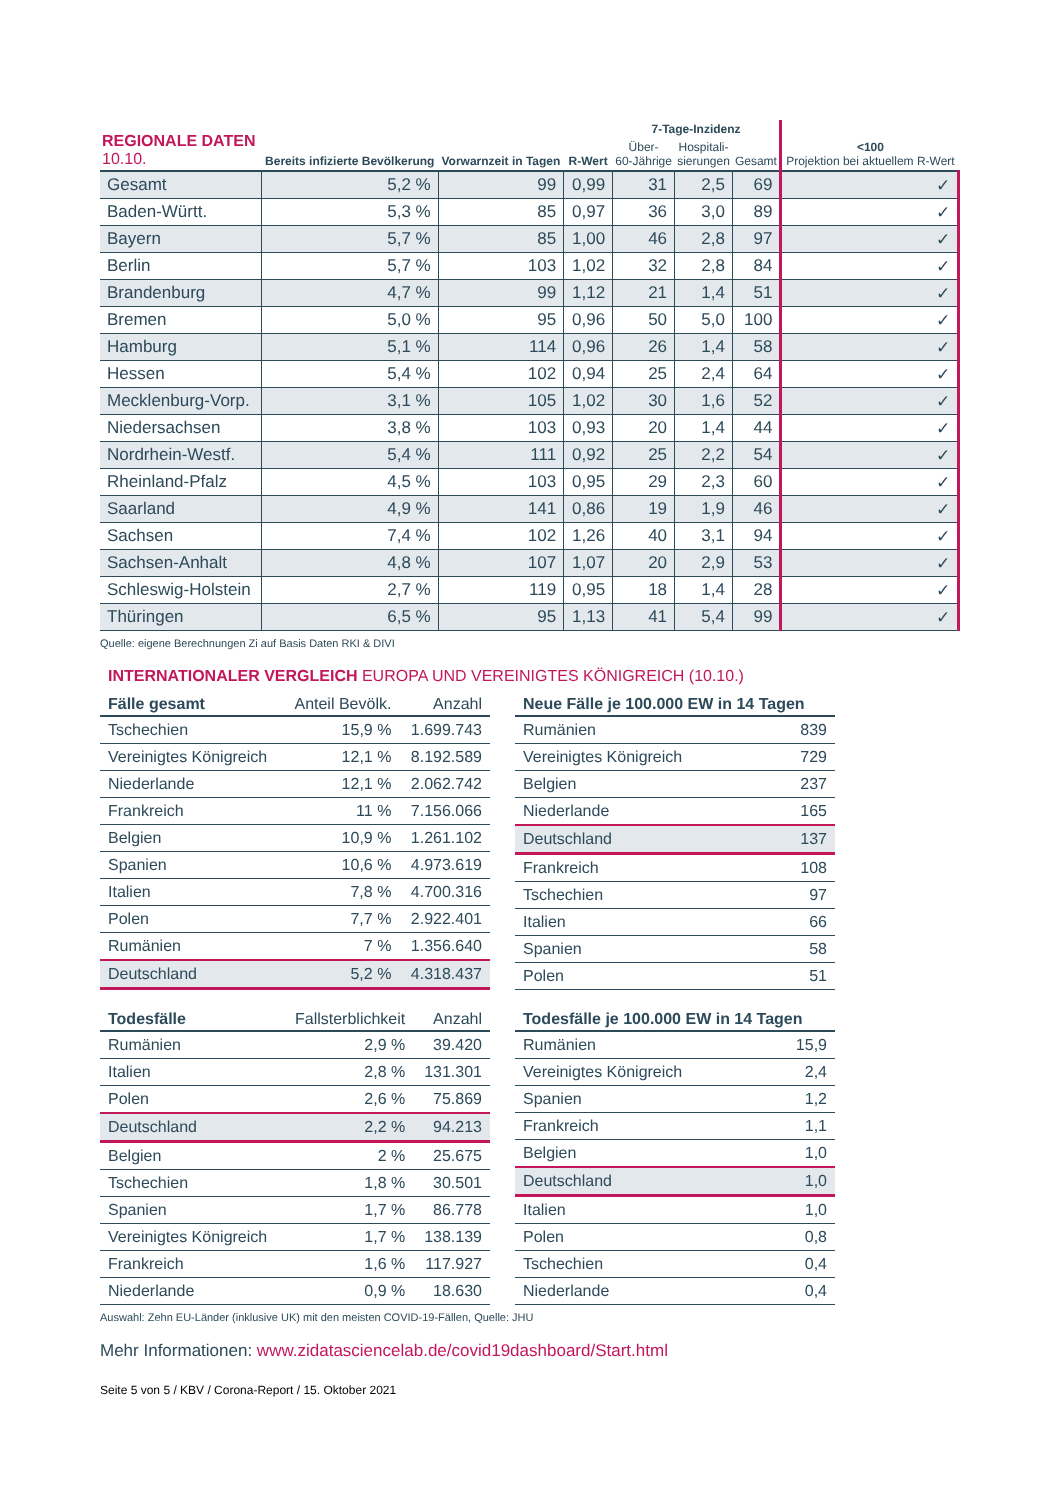| REGIONALE DATEN 10.10. | Bereits infizierte Bevölkerung | Vorwarnzeit in Tagen | R-Wert | 7-Tage-Inzidenz | | | <100 Projektion bei aktuellem R-Wert |
| --- | --- | --- | --- | --- | --- | --- | --- |
| | | | | Über- 60-Jährige | Hospitali- sierungen | Gesamt | |
| Gesamt | 5,2 % | 99 | 0,99 | 31 | 2,5 | 69 | ✓ |
| Baden-Württ. | 5,3 % | 85 | 0,97 | 36 | 3,0 | 89 | ✓ |
| Bayern | 5,7 % | 85 | 1,00 | 46 | 2,8 | 97 | ✓ |
| Berlin | 5,7 % | 103 | 1,02 | 32 | 2,8 | 84 | ✓ |
| Brandenburg | 4,7 % | 99 | 1,12 | 21 | 1,4 | 51 | ✓ |
| Bremen | 5,0 % | 95 | 0,96 | 50 | 5,0 | 100 | ✓ |
| Hamburg | 5,1 % | 114 | 0,96 | 26 | 1,4 | 58 | ✓ |
| Hessen | 5,4 % | 102 | 0,94 | 25 | 2,4 | 64 | ✓ |
| Mecklenburg-Vorp. | 3,1 % | 105 | 1,02 | 30 | 1,6 | 52 | ✓ |
| Niedersachsen | 3,8 % | 103 | 0,93 | 20 | 1,4 | 44 | ✓ |
| Nordrhein-Westf. | 5,4 % | 111 | 0,92 | 25 | 2,2 | 54 | ✓ |
| Rheinland-Pfalz | 4,5 % | 103 | 0,95 | 29 | 2,3 | 60 | ✓ |
| Saarland | 4,9 % | 141 | 0,86 | 19 | 1,9 | 46 | ✓ |
| Sachsen | 7,4 % | 102 | 1,26 | 40 | 3,1 | 94 | ✓ |
| Sachsen-Anhalt | 4,8 % | 107 | 1,07 | 20 | 2,9 | 53 | ✓ |
| Schleswig-Holstein | 2,7 % | 119 | 0,95 | 18 | 1,4 | 28 | ✓ |
| Thüringen | 6,5 % | 95 | 1,13 | 41 | 5,4 | 99 | ✓ |
Quelle: eigene Berechnungen Zi auf Basis Daten RKI & DIVI
INTERNATIONALER VERGLEICH EUROPA UND VEREINIGTES KÖNIGREICH (10.10.)
| Fälle gesamt | Anteil Bevölk. | Anzahl |
| --- | --- | --- |
| Tschechien | 15,9 % | 1.699.743 |
| Vereinigtes Königreich | 12,1 % | 8.192.589 |
| Niederlande | 12,1 % | 2.062.742 |
| Frankreich | 11 % | 7.156.066 |
| Belgien | 10,9 % | 1.261.102 |
| Spanien | 10,6 % | 4.973.619 |
| Italien | 7,8 % | 4.700.316 |
| Polen | 7,7 % | 2.922.401 |
| Rumänien | 7 % | 1.356.640 |
| Deutschland | 5,2 % | 4.318.437 |
| Neue Fälle je 100.000 EW in 14 Tagen | |
| --- | --- |
| Rumänien | 839 |
| Vereinigtes Königreich | 729 |
| Belgien | 237 |
| Niederlande | 165 |
| Deutschland | 137 |
| Frankreich | 108 |
| Tschechien | 97 |
| Italien | 66 |
| Spanien | 58 |
| Polen | 51 |
| Todesfälle | Fallsterblichkeit | Anzahl |
| --- | --- | --- |
| Rumänien | 2,9 % | 39.420 |
| Italien | 2,8 % | 131.301 |
| Polen | 2,6 % | 75.869 |
| Deutschland | 2,2 % | 94.213 |
| Belgien | 2 % | 25.675 |
| Tschechien | 1,8 % | 30.501 |
| Spanien | 1,7 % | 86.778 |
| Vereinigtes Königreich | 1,7 % | 138.139 |
| Frankreich | 1,6 % | 117.927 |
| Niederlande | 0,9 % | 18.630 |
| Todesfälle je 100.000 EW in 14 Tagen | |
| --- | --- |
| Rumänien | 15,9 |
| Vereinigtes Königreich | 2,4 |
| Spanien | 1,2 |
| Frankreich | 1,1 |
| Belgien | 1,0 |
| Deutschland | 1,0 |
| Italien | 1,0 |
| Polen | 0,8 |
| Tschechien | 0,4 |
| Niederlande | 0,4 |
Auswahl: Zehn EU-Länder (inklusive UK) mit den meisten COVID-19-Fällen, Quelle: JHU
Mehr Informationen: www.zidatasciencelab.de/covid19dashboard/Start.html
Seite 5 von 5 / KBV / Corona-Report / 15. Oktober 2021